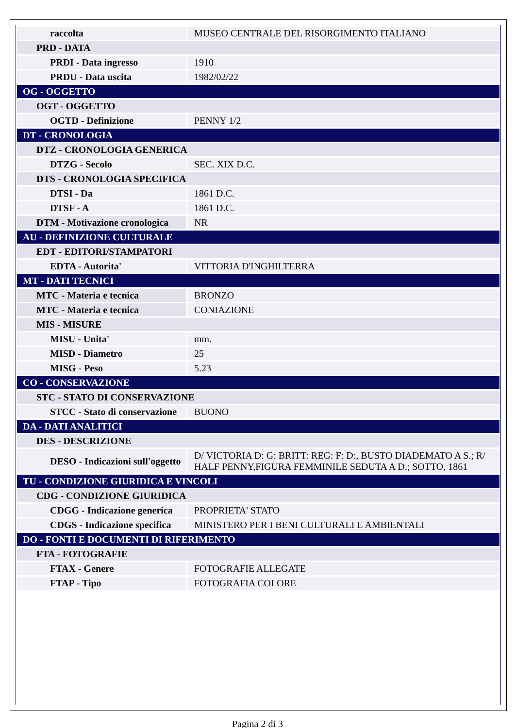| raccolta | MUSEO CENTRALE DEL RISORGIMENTO ITALIANO |
| PRD - DATA | |
| PRDI - Data ingresso | 1910 |
| PRDU - Data uscita | 1982/02/22 |
| OG - OGGETTO | |
| OGT - OGGETTO | |
| OGTD - Definizione | PENNY 1/2 |
| DT - CRONOLOGIA | |
| DTZ - CRONOLOGIA GENERICA | |
| DTZG - Secolo | SEC. XIX D.C. |
| DTS - CRONOLOGIA SPECIFICA | |
| DTSI - Da | 1861 D.C. |
| DTSF - A | 1861 D.C. |
| DTM - Motivazione cronologica | NR |
| AU - DEFINIZIONE CULTURALE | |
| EDT - EDITORI/STAMPATORI | |
| EDTA - Autorita' | VITTORIA D'INGHILTERRA |
| MT - DATI TECNICI | |
| MTC - Materia e tecnica | BRONZO |
| MTC - Materia e tecnica | CONIAZIONE |
| MIS - MISURE | |
| MISU - Unita' | mm. |
| MISD - Diametro | 25 |
| MISG - Peso | 5.23 |
| CO - CONSERVAZIONE | |
| STC - STATO DI CONSERVAZIONE | |
| STCC - Stato di conservazione | BUONO |
| DA - DATI ANALITICI | |
| DES - DESCRIZIONE | |
| DESO - Indicazioni sull'oggetto | D/ VICTORIA D: G: BRITT: REG: F: D:, BUSTO DIADEMATO A S.; R/ HALF PENNY,FIGURA FEMMINILE SEDUTA A D.; SOTTO, 1861 |
| TU - CONDIZIONE GIURIDICA E VINCOLI | |
| CDG - CONDIZIONE GIURIDICA | |
| CDGG - Indicazione generica | PROPRIETA' STATO |
| CDGS - Indicazione specifica | MINISTERO PER I BENI CULTURALI E AMBIENTALI |
| DO - FONTI E DOCUMENTI DI RIFERIMENTO | |
| FTA - FOTOGRAFIE | |
| FTAX - Genere | FOTOGRAFIE ALLEGATE |
| FTAP - Tipo | FOTOGRAFIA COLORE |
Pagina 2 di 3